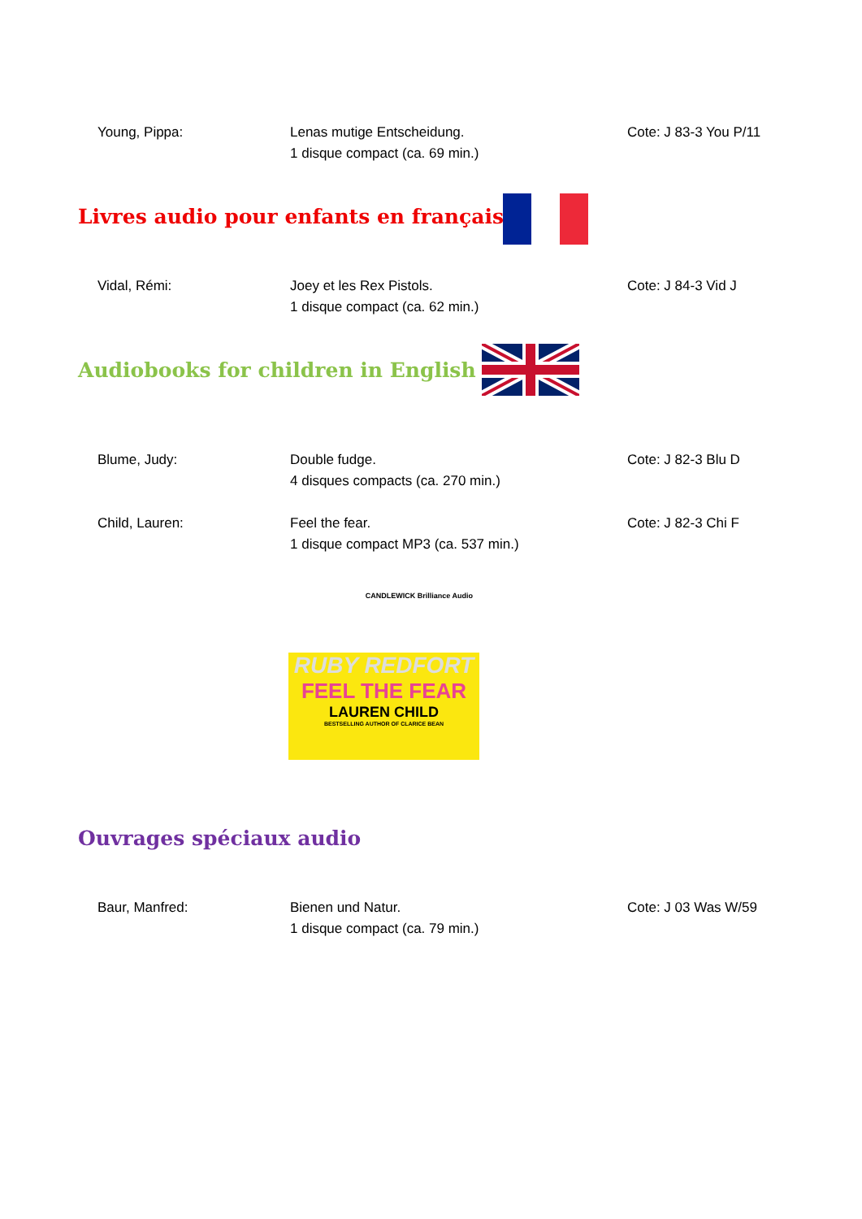Young, Pippa: Lenas mutige Entscheidung.
1 disque compact (ca. 69 min.)
Cote: J 83-3 You P/11
Livres audio pour enfants en français
Vidal, Rémi: Joey et les Rex Pistols.
1 disque compact (ca. 62 min.)
Cote: J 84-3 Vid J
Audiobooks for children in English
Blume, Judy: Double fudge.
4 disques compacts (ca. 270 min.)
Cote: J 82-3 Blu D
Child, Lauren: Feel the fear.
1 disque compact MP3 (ca. 537 min.)
Cote: J 82-3 Chi F
CANDLEWICK Brilliance Audio
RUBY REDFORT
FEEL THE FEAR
LAUREN CHILD
BESTSELLING AUTHOR OF CLARICE BEAN
Ouvrages spéciaux audio
Baur, Manfred: Bienen und Natur.
1 disque compact (ca. 79 min.)
Cote: J 03 Was W/59